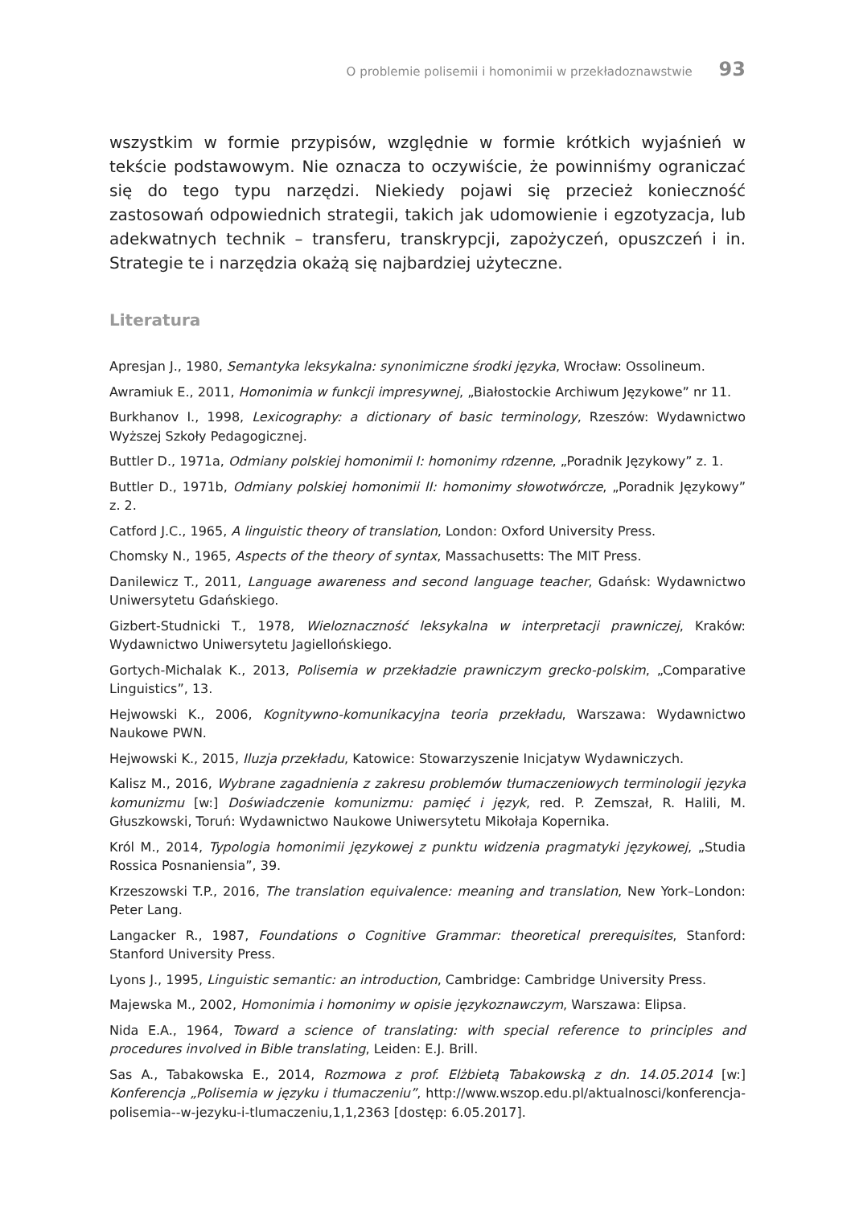O problemie polisemii i homonimii w przekładoznawstwie 93
wszystkim w formie przypisów, względnie w formie krótkich wyjaśnień w tekście podstawowym. Nie oznacza to oczywiście, że powinniśmy ograniczać się do tego typu narzędzi. Niekiedy pojawi się przecież konieczność zastosowań odpowiednich strategii, takich jak udomowienie i egzotyzacja, lub adekwatnych technik – transferu, transkrypcji, zapożyczeń, opuszczeń i in. Strategie te i narzędzia okażą się najbardziej użyteczne.
Literatura
Apresjan J., 1980, Semantyka leksykalna: synonimiczne środki języka, Wrocław: Ossolineum.
Awramiuk E., 2011, Homonimia w funkcji impresywnej, „Białostockie Archiwum Językowe” nr 11.
Burkhanov I., 1998, Lexicography: a dictionary of basic terminology, Rzeszów: Wydawnictwo Wyższej Szkoły Pedagogicznej.
Buttler D., 1971a, Odmiany polskiej homonimii I: homonimy rdzenne, „Poradnik Językowy” z. 1.
Buttler D., 1971b, Odmiany polskiej homonimii II: homonimy słowotwórcze, „Poradnik Językowy” z. 2.
Catford J.C., 1965, A linguistic theory of translation, London: Oxford University Press.
Chomsky N., 1965, Aspects of the theory of syntax, Massachusetts: The MIT Press.
Danilewicz T., 2011, Language awareness and second language teacher, Gdańsk: Wydawnictwo Uniwersytetu Gdańskiego.
Gizbert-Studnicki T., 1978, Wieloznaczność leksykalna w interpretacji prawniczej, Kraków: Wydawnictwo Uniwersytetu Jagiellońskiego.
Gortych-Michalak K., 2013, Polisemia w przekładzie prawniczym grecko-polskim, „Comparative Linguistics”, 13.
Hejwowski K., 2006, Kognitywno-komunikacyjna teoria przekładu, Warszawa: Wydawnictwo Naukowe PWN.
Hejwowski K., 2015, Iluzja przekładu, Katowice: Stowarzyszenie Inicjatyw Wydawniczych.
Kalisz M., 2016, Wybrane zagadnienia z zakresu problemów tłumaczeniowych terminologii języka komunizmu [w:] Doświadczenie komunizmu: pamięć i język, red. P. Zemszał, R. Halili, M. Głuszkowski, Toruń: Wydawnictwo Naukowe Uniwersytetu Mikołaja Kopernika.
Król M., 2014, Typologia homonimii językowej z punktu widzenia pragmatyki językowej, „Studia Rossica Posnaniensia”, 39.
Krzeszowski T.P., 2016, The translation equivalence: meaning and translation, New York–London: Peter Lang.
Langacker R., 1987, Foundations o Cognitive Grammar: theoretical prerequisites, Stanford: Stanford University Press.
Lyons J., 1995, Linguistic semantic: an introduction, Cambridge: Cambridge University Press.
Majewska M., 2002, Homonimia i homonimy w opisie językoznawczym, Warszawa: Elipsa.
Nida E.A., 1964, Toward a science of translating: with special reference to principles and procedures involved in Bible translating, Leiden: E.J. Brill.
Sas A., Tabakowska E., 2014, Rozmowa z prof. Elżbietą Tabakowską z dn. 14.05.2014 [w:] Konferencja „Polisemia w języku i tłumaczeniu”, http://www.wszop.edu.pl/aktualnosci/konferencja-polisemia--w-jezyku-i-tlumaczeniu,1,1,2363 [dostęp: 6.05.2017].